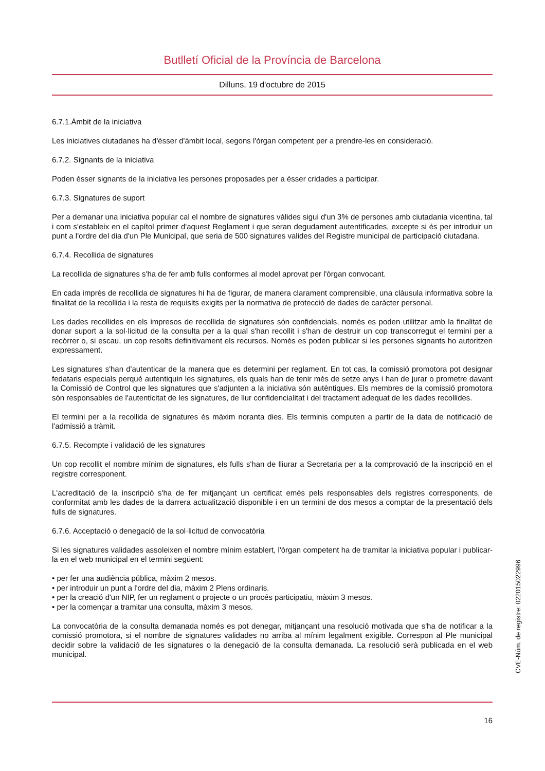Butlletí Oficial de la Província de Barcelona
Dilluns, 19 d'octubre de 2015
6.7.1.Àmbit de la iniciativa
Les iniciatives ciutadanes ha d'ésser d'àmbit local, segons l'òrgan competent per a prendre-les en consideració.
6.7.2. Signants de la iniciativa
Poden ésser signants de la iniciativa les persones proposades per a ésser cridades a participar.
6.7.3. Signatures de suport
Per a demanar una iniciativa popular cal el nombre de signatures vàlides sigui d'un 3% de persones amb ciutadania vicentina, tal i com s'estableix en el capítol primer d'aquest Reglament i que seran degudament autentificades, excepte si és per introduir un punt a l'ordre del dia d'un Ple Municipal, que seria de 500 signatures valides del Registre municipal de participació ciutadana.
6.7.4. Recollida de signatures
La recollida de signatures s'ha de fer amb fulls conformes al model aprovat per l'òrgan convocant.
En cada imprès de recollida de signatures hi ha de figurar, de manera clarament comprensible, una clàusula informativa sobre la finalitat de la recollida i la resta de requisits exigits per la normativa de protecció de dades de caràcter personal.
Les dades recollides en els impresos de recollida de signatures són confidencials, només es poden utilitzar amb la finalitat de donar suport a la sol·licitud de la consulta per a la qual s'han recollit i s'han de destruir un cop transcorregut el termini per a recórrer o, si escau, un cop resolts definitivament els recursos. Només es poden publicar si les persones signants ho autoritzen expressament.
Les signatures s'han d'autenticar de la manera que es determini per reglament. En tot cas, la comissió promotora pot designar fedataris especials perquè autentiquin les signatures, els quals han de tenir més de setze anys i han de jurar o prometre davant la Comissió de Control que les signatures que s'adjunten a la iniciativa són autèntiques. Els membres de la comissió promotora són responsables de l'autenticitat de les signatures, de llur confidencialitat i del tractament adequat de les dades recollides.
El termini per a la recollida de signatures és màxim noranta dies. Els terminis computen a partir de la data de notificació de l'admissió a tràmit.
6.7.5. Recompte i validació de les signatures
Un cop recollit el nombre mínim de signatures, els fulls s'han de lliurar a Secretaria per a la comprovació de la inscripció en el registre corresponent.
L'acreditació de la inscripció s'ha de fer mitjançant un certificat emès pels responsables dels registres corresponents, de conformitat amb les dades de la darrera actualització disponible i en un termini de dos mesos a comptar de la presentació dels fulls de signatures.
6.7.6. Acceptació o denegació de la sol·licitud de convocatòria
Si les signatures validades assoleixen el nombre mínim establert, l'òrgan competent ha de tramitar la iniciativa popular i publicar-la en el web municipal en el termini següent:
• per fer una audiència pública, màxim 2 mesos.
• per introduir un punt a l'ordre del dia, màxim 2 Plens ordinaris.
• per la creació d'un NIP, fer un reglament o projecte o un procés participatiu, màxim 3 mesos.
• per la començar a tramitar una consulta, màxim 3 mesos.
La convocatòria de la consulta demanada només es pot denegar, mitjançant una resolució motivada que s'ha de notificar a la comissió promotora, si el nombre de signatures validades no arriba al mínim legalment exigible. Correspon al Ple municipal decidir sobre la validació de les signatures o la denegació de la consulta demanada. La resolució serà publicada en el web municipal.
16
CVE-Núm. de registre: 022015022996